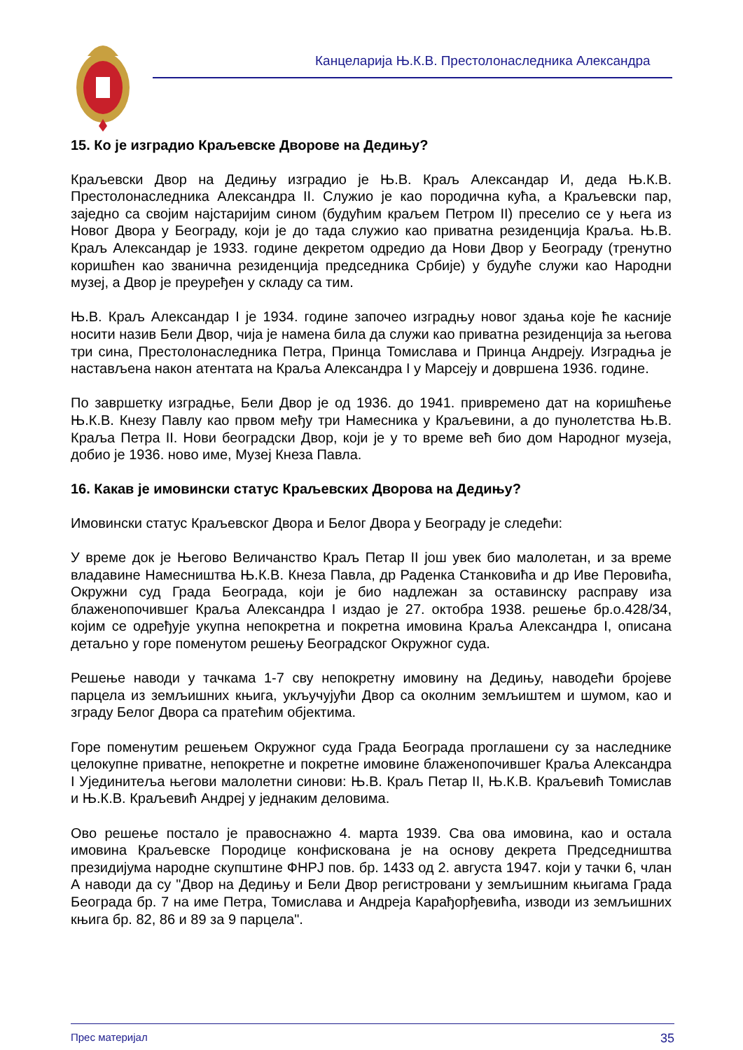Канцеларија Њ.К.В. Престолонаследника Александра
15. Ко је изградио Краљевске Дворове на Дедињу?
Краљевски Двор на Дедињу изградио је Њ.В. Краљ Александар И, деда Њ.К.В. Престолонаследника Александра II. Служио је као породична кућа, а Краљевски пар, заједно са својим најстаријим сином (будућим краљем Петром II) преселио се у њега из Новог Двора у Београду, који је до тада служио као приватна резиденција Краља. Њ.В. Краљ Александар је 1933. године декретом одредио да Нови Двор у Београду (тренутно коришћен као званична резиденција председника Србије) у будуће служи као Народни музеј, а Двор је преуређен у складу са тим.
Њ.В. Краљ Александар I је 1934. године започео изградњу новог здања које ће касније носити назив Бели Двор, чија је намена била да служи као приватна резиденција за његова три сина, Престолонаследника Петра, Принца Томислава и Принца Андреју. Изградња је настављена након атентата на Краља Александра I у Марсеју и довршена 1936. године.
По завршетку изградње, Бели Двор је од 1936. до 1941. привремено дат на коришћење Њ.К.В. Кнезу Павлу као првом међу три Намесника у Краљевини, а до пунолетства Њ.В. Краља Петра II. Нови београдски Двор, који је у то време већ био дом Народног музеја, добио је 1936. ново име, Музеј Кнеза Павла.
16. Какав је имовински статус Краљевских Дворова на Дедињу?
Имовински статус Краљевског Двора и Белог Двора у Београду је следећи:
У време док је Његово Величанство Краљ Петар II још увек био малолетан, и за време владавине Намесништва Њ.К.В. Кнеза Павла, др Раденка Станковића и др Иве Перовића, Окружни суд Града Београда, који је био надлежан за оставинску расправу иза блаженопочившег Краља Александра I издао је 27. октобра 1938. решење бр.о.428/34, којим се одређује укупна непокретна и покретна имовина Краља Александра I, описана детаљно у горе поменутом решењу Београдског Окружног суда.
Решење наводи у тачкама 1-7 сву непокретну имовину на Дедињу, наводећи бројеве парцела из земљишних књига, укључујући Двор са околним земљиштем и шумом, као и зграду Белог Двора са пратећим објектима.
Горе поменутим решењем Окружног суда Града Београда проглашени су за наследнике целокупне приватне, непокретне и покретне имовине блаженопочившег Краља Александра I Ујединитеља његови малолетни синови: Њ.В. Краљ Петар II, Њ.К.В. Краљевић Томислав и Њ.К.В. Краљевић Андреј у једнаким деловима.
Ово решење постало је правоснажно 4. марта 1939. Сва ова имовина, као и остала имовина Краљевске Породице конфискована је на основу декрета Председништва президијума народне скупштине ФНРЈ пов. бр. 1433 од 2. августа 1947. који у тачки 6, члан А наводи да су "Двор на Дедињу и Бели Двор регистровани у земљишним књигама Града Београда бр. 7 на име Петра, Томислава и Андреја Карађорђевића, изводи из земљишних књига бр. 82, 86 и 89 за 9 парцела".
Прес материјал 35